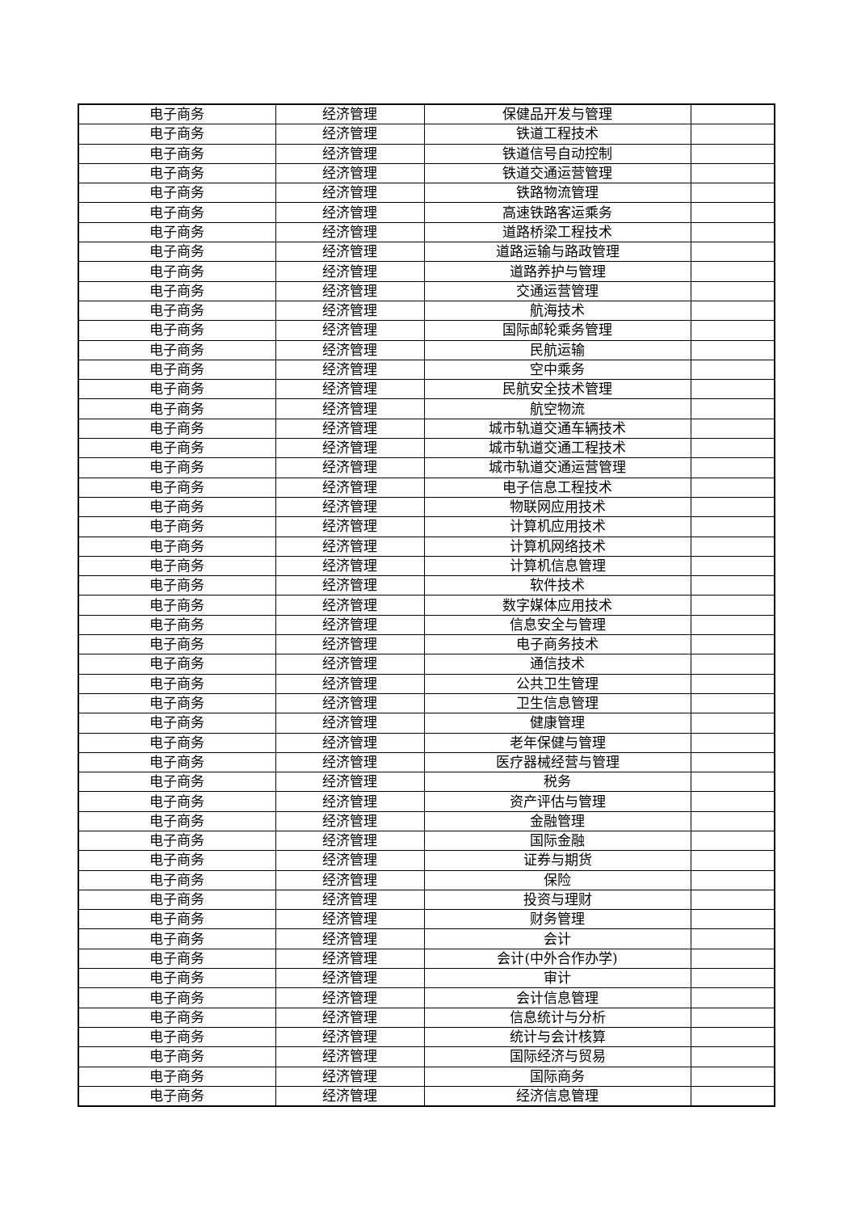| 电子商务 | 经济管理 | 保健品开发与管理 | |
| 电子商务 | 经济管理 | 铁道工程技术 | |
| 电子商务 | 经济管理 | 铁道信号自动控制 | |
| 电子商务 | 经济管理 | 铁道交通运营管理 | |
| 电子商务 | 经济管理 | 铁路物流管理 | |
| 电子商务 | 经济管理 | 高速铁路客运乘务 | |
| 电子商务 | 经济管理 | 道路桥梁工程技术 | |
| 电子商务 | 经济管理 | 道路运输与路政管理 | |
| 电子商务 | 经济管理 | 道路养护与管理 | |
| 电子商务 | 经济管理 | 交通运营管理 | |
| 电子商务 | 经济管理 | 航海技术 | |
| 电子商务 | 经济管理 | 国际邮轮乘务管理 | |
| 电子商务 | 经济管理 | 民航运输 | |
| 电子商务 | 经济管理 | 空中乘务 | |
| 电子商务 | 经济管理 | 民航安全技术管理 | |
| 电子商务 | 经济管理 | 航空物流 | |
| 电子商务 | 经济管理 | 城市轨道交通车辆技术 | |
| 电子商务 | 经济管理 | 城市轨道交通工程技术 | |
| 电子商务 | 经济管理 | 城市轨道交通运营管理 | |
| 电子商务 | 经济管理 | 电子信息工程技术 | |
| 电子商务 | 经济管理 | 物联网应用技术 | |
| 电子商务 | 经济管理 | 计算机应用技术 | |
| 电子商务 | 经济管理 | 计算机网络技术 | |
| 电子商务 | 经济管理 | 计算机信息管理 | |
| 电子商务 | 经济管理 | 软件技术 | |
| 电子商务 | 经济管理 | 数字媒体应用技术 | |
| 电子商务 | 经济管理 | 信息安全与管理 | |
| 电子商务 | 经济管理 | 电子商务技术 | |
| 电子商务 | 经济管理 | 通信技术 | |
| 电子商务 | 经济管理 | 公共卫生管理 | |
| 电子商务 | 经济管理 | 卫生信息管理 | |
| 电子商务 | 经济管理 | 健康管理 | |
| 电子商务 | 经济管理 | 老年保健与管理 | |
| 电子商务 | 经济管理 | 医疗器械经营与管理 | |
| 电子商务 | 经济管理 | 税务 | |
| 电子商务 | 经济管理 | 资产评估与管理 | |
| 电子商务 | 经济管理 | 金融管理 | |
| 电子商务 | 经济管理 | 国际金融 | |
| 电子商务 | 经济管理 | 证券与期货 | |
| 电子商务 | 经济管理 | 保险 | |
| 电子商务 | 经济管理 | 投资与理财 | |
| 电子商务 | 经济管理 | 财务管理 | |
| 电子商务 | 经济管理 | 会计 | |
| 电子商务 | 经济管理 | 会计(中外合作办学) | |
| 电子商务 | 经济管理 | 审计 | |
| 电子商务 | 经济管理 | 会计信息管理 | |
| 电子商务 | 经济管理 | 信息统计与分析 | |
| 电子商务 | 经济管理 | 统计与会计核算 | |
| 电子商务 | 经济管理 | 国际经济与贸易 | |
| 电子商务 | 经济管理 | 国际商务 | |
| 电子商务 | 经济管理 | 经济信息管理 | |